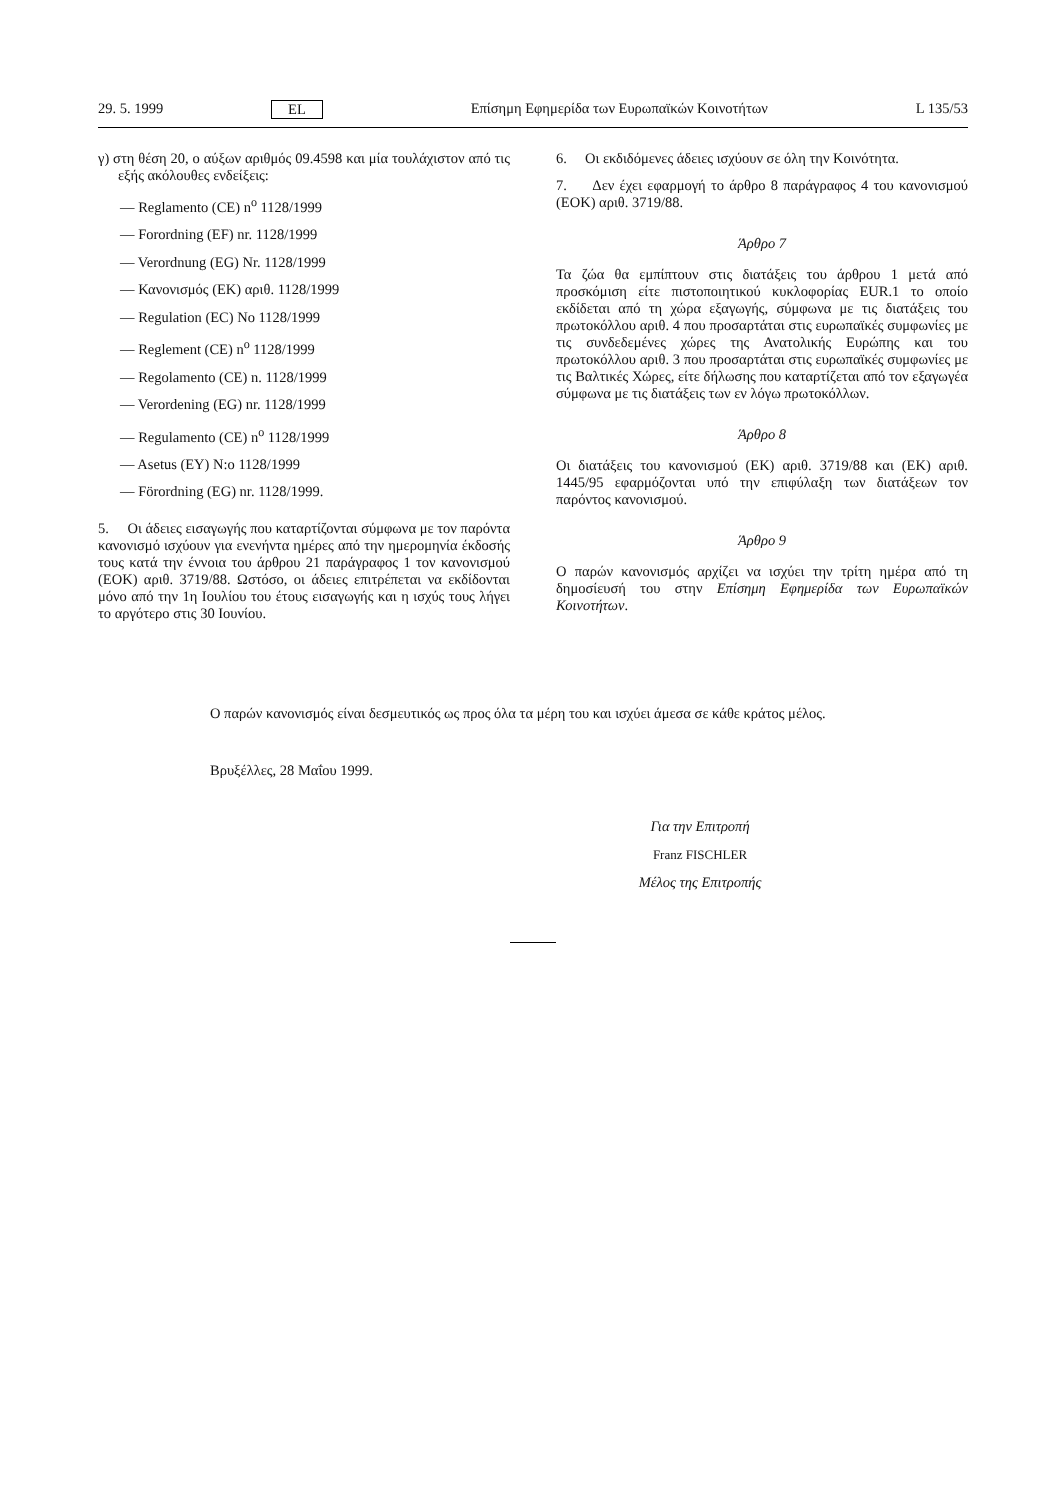29. 5. 1999 EL Επίσημη Εφημερίδα των Ευρωπαϊκών Κοινοτήτων L 135/53
γ) στη θέση 20, ο αύξων αριθμός 09.4598 και μία τουλάχιστον από τις εξής ακόλουθες ενδείξεις:
— Reglamento (CE) n<sup>o</sup> 1128/1999
— Forordning (EF) nr. 1128/1999
— Verordnung (EG) Nr. 1128/1999
— Κανονισμός (ΕΚ) αριθ. 1128/1999
— Regulation (EC) No 1128/1999
— Reglement (CE) n<sup>o</sup> 1128/1999
— Regolamento (CE) n. 1128/1999
— Verordening (EG) nr. 1128/1999
— Regulamento (CE) n<sup>o</sup> 1128/1999
— Asetus (EY) N:o 1128/1999
— Förordning (EG) nr. 1128/1999.
5. Οι άδειες εισαγωγής που καταρτίζονται σύμφωνα με τον παρόντα κανονισμό ισχύουν για ενενήντα ημέρες από την ημερομηνία έκδοσής τους κατά την έννοια του άρθρου 21 παράγραφος 1 τον κανονισμού (ΕΟΚ) αριθ. 3719/88. Ωστόσο, οι άδειες επιτρέπεται να εκδίδονται μόνο από την 1η Ιουλίου του έτους εισαγωγής και η ισχύς τους λήγει το αργότερο στις 30 Ιουνίου.
6. Οι εκδιδόμενες άδειες ισχύουν σε όλη την Κοινότητα.
7. Δεν έχει εφαρμογή το άρθρο 8 παράγραφος 4 του κανονισμού (ΕΟΚ) αριθ. 3719/88.
Άρθρο 7
Τα ζώα θα εμπίπτουν στις διατάξεις του άρθρου 1 μετά από προσκόμιση είτε πιστοποιητικού κυκλοφορίας EUR.1 το οποίο εκδίδεται από τη χώρα εξαγωγής, σύμφωνα με τις διατάξεις του πρωτοκόλλου αριθ. 4 που προσαρτάται στις ευρωπαϊκές συμφωνίες με τις συνδεδεμένες χώρες της Ανατολικής Ευρώπης και του πρωτοκόλλου αριθ. 3 που προσαρτάται στις ευρωπαϊκές συμφωνίες με τις Βαλτικές Χώρες, είτε δήλωσης που καταρτίζεται από τον εξαγωγέα σύμφωνα με τις διατάξεις των εν λόγω πρωτοκόλλων.
Άρθρο 8
Οι διατάξεις του κανονισμού (ΕΚ) αριθ. 3719/88 και (ΕΚ) αριθ. 1445/95 εφαρμόζονται υπό την επιφύλαξη των διατάξεων τον παρόντος κανονισμού.
Άρθρο 9
Ο παρών κανονισμός αρχίζει να ισχύει την τρίτη ημέρα από τη δημοσίευσή του στην Επίσημη Εφημερίδα των Ευρωπαϊκών Κοινοτήτων.
Ο παρών κανονισμός είναι δεσμευτικός ως προς όλα τα μέρη του και ισχύει άμεσα σε κάθε κράτος μέλος.
Βρυξέλλες, 28 Μαΐου 1999.
Για την Επιτροπή
Franz FISCHLER
Μέλος της Επιτροπής